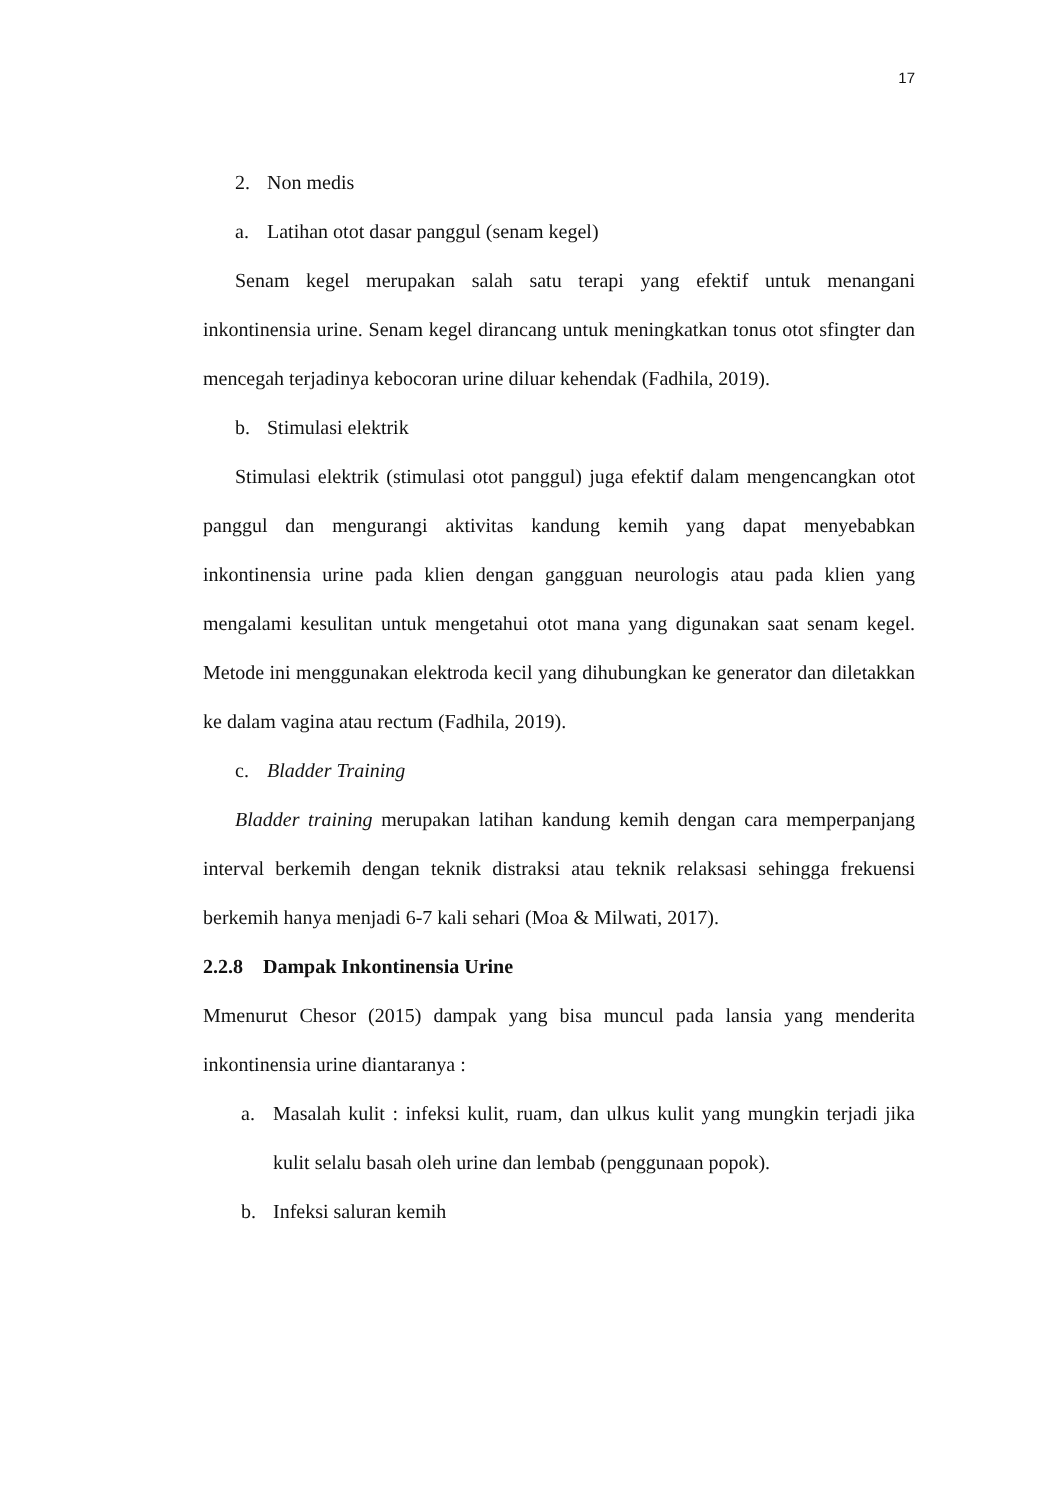17
2. Non medis
a. Latihan otot dasar panggul (senam kegel)
Senam kegel merupakan salah satu terapi yang efektif untuk menangani inkontinensia urine. Senam kegel dirancang untuk meningkatkan tonus otot sfingter dan mencegah terjadinya kebocoran urine diluar kehendak (Fadhila, 2019).
b. Stimulasi elektrik
Stimulasi elektrik (stimulasi otot panggul) juga efektif dalam mengencangkan otot panggul dan mengurangi aktivitas kandung kemih yang dapat menyebabkan inkontinensia urine pada klien dengan gangguan neurologis atau pada klien yang mengalami kesulitan untuk mengetahui otot mana yang digunakan saat senam kegel. Metode ini menggunakan elektroda kecil yang dihubungkan ke generator dan diletakkan ke dalam vagina atau rectum (Fadhila, 2019).
c. Bladder Training
Bladder training merupakan latihan kandung kemih dengan cara memperpanjang interval berkemih dengan teknik distraksi atau teknik relaksasi sehingga frekuensi berkemih hanya menjadi 6-7 kali sehari (Moa & Milwati, 2017).
2.2.8 Dampak Inkontinensia Urine
Mmenurut Chesor (2015) dampak yang bisa muncul pada lansia yang menderita inkontinensia urine diantaranya :
a. Masalah kulit : infeksi kulit, ruam, dan ulkus kulit yang mungkin terjadi jika kulit selalu basah oleh urine dan lembab (penggunaan popok).
b. Infeksi saluran kemih